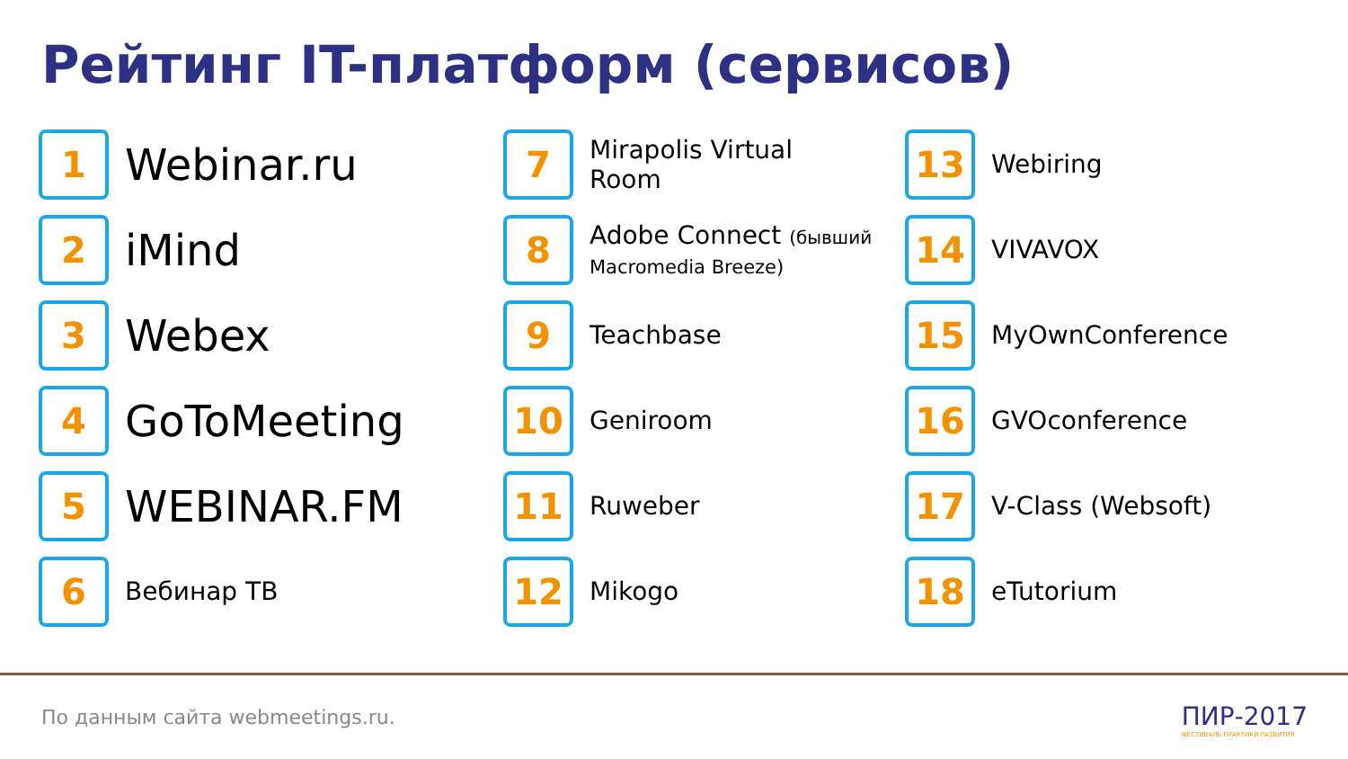Рейтинг IT-платформ (сервисов)
1
Webinar.ru
2
iMind
3
Webex
4
GoToMeeting
5
WEBINAR.FM
6
Вебинар ТВ
7
Mirapolis Virtual
Room
8
Adobe Connect (бывший
Macromedia Breeze)
9
Teachbase
10
Geniroom
11
Ruweber
12
Mikogo
13
Webiring
14
VIVAVOX
15
MyOwnConference
16
GVOconference
17
V-Class (Websoft)
18
eTutorium
По данным сайта webmeetings.ru.
ПИР-2017
ФЕСТИВАЛЬ ПРАКТИКИ РАЗВИТИЯ